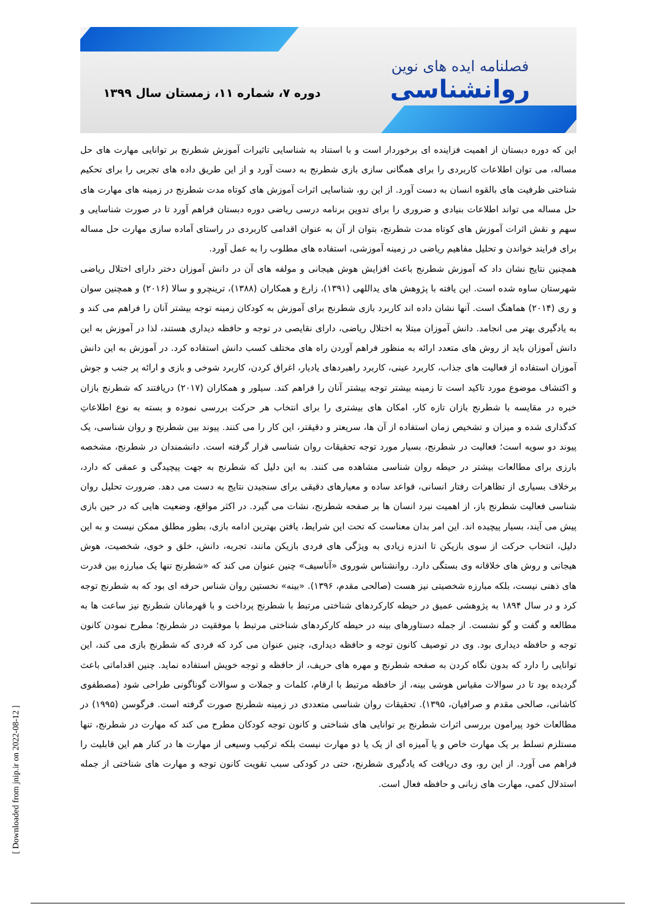فصلنامه ایده های نوین
روانشناسی
دوره ۷، شماره ۱۱، زمستان سال ۱۳۹۹
این که دوره دبستان از اهمیت فزاینده ای برخوردار است و با استناد به شناسایی تاثیرات آموزش شطرنج بر توانایی مهارت های حل مساله، می توان اطلاعات کاربردی را برای همگانی سازی بازی شطرنج به دست آورد و از این طریق داده های تجربی را برای تحکیم شناختی ظرفیت های بالقوه انسان به دست آورد. از این رو، شناسایی اثرات آموزش های کوتاه مدت شطرنج در زمینه های مهارت های حل مساله می تواند اطلاعات بنیادی و ضروری را برای تدوین برنامه درسی ریاضی دوره دبستان فراهم آورد تا در صورت شناسایی و سهم و نقش اثرات آموزش های کوتاه مدت شطرنج، بتوان از آن به عنوان اقدامی کاربردی در راستای آماده سازی مهارت حل مساله برای فرایند خواندن و تحلیل مفاهیم ریاضی در زمینه آموزشی، استفاده های مطلوب را به عمل آورد.
همچنین نتایج نشان داد که آموزش شطرنج باعث افزایش هوش هیجانی و مولفه های آن در دانش آموزان دختر دارای اختلال ریاضی شهرستان ساوه شده است. این یافته با پژوهش های یداللهی (۱۳۹۱)، زارع و همکاران (۱۳۸۸)، ترینچرو و سالا (۲۰۱۶) و همچنین سوان و ری (۲۰۱۴) هماهنگ است. آنها نشان داده اند کاربرد بازی شطرنج برای آموزش به کودکان زمینه توجه بیشتر آنان را فراهم می کند و به یادگیری بهتر می انجامد. دانش آموزان مبتلا به اختلال ریاضی، دارای نقایصی در توجه و حافظه دیداری هستند، لذا در آموزش به این دانش آموزان باید از روش های متعدد ارائه به منظور فراهم آوردن راه های مختلف کسب دانش استفاده کرد. در آموزش به این دانش آموزان استفاده از فعالیت های جذاب، کاربرد عینی، کاربرد راهبردهای یادیار، اغراق کردن، کاربرد شوخی و بازی و ارائه پر جنب و جوش و اکتشاف موضوع مورد تاکید است تا زمینه بیشتر توجه بیشتر آنان را فراهم کند. سیلور و همکاران (۲۰۱۷) دریافتند که شطرنج بازان خبره در مقایسه با شطرنج بازان تازه کار، امکان های بیشتری را برای انتخاب هر حرکت بررسی نموده و بسته به نوع اطلاعاتِ کدگذاری شده و میزان و تشخیص زمان استفاده از آن ها، سریعتر و دقیقتر، این کار را می کنند. پیوند بین شطرنج و روان شناسی، یک پیوند دو سویه است؛ فعالیت در شطرنج، بسیار مورد توجه تحقیقات روان شناسی قرار گرفته است. دانشمندان در شطرنج، مشخصه بارزی برای مطالعات بیشتر در حیطه روان شناسی مشاهده می کنند. به این دلیل که شطرنج به جهت پیچیدگی و عمقی که دارد، برخلاف بسیاری از تظاهرات رفتار انسانی، قواعد ساده و معیارهای دقیقی برای سنجیدن نتایج به دست می دهد. ضرورت تحلیل روان شناسی فعالیت شطرنج باز، از اهمیت نبرد انسان ها بر صفحه شطرنج، نشات می گیرد. در اکثر مواقع، وضعیت هایی که در حین بازی پیش می آیند، بسیار پیچیده اند. این امر بدان معناست که تحت این شرایط، یافتن بهترین ادامه بازی، بطور مطلق ممکن نیست و به این دلیل، انتخاب حرکت از سوی بازیکن تا اندزه زیادی به ویژگی های فردی بازیکن مانند، تجربه، دانش، خلق و خوی، شخصیت، هوش هیجانی و روش های خلاقانه وی بستگی دارد. روانشناس شوروی «آناسیف» چنین عنوان می کند که «شطرنج تنها یک مبارزه بین قدرت های ذهنی نیست، بلکه مبارزه شخصیتی نیز هست (صالحی مقدم، ۱۳۹۶). «بینه» نخستین روان شناس حرفه ای بود که به شطرنج توجه کرد و در سال ۱۸۹۴ به پژوهشی عمیق در حیطه کارکردهای شناختی مرتبط با شطرنج پرداخت و با قهرمانان شطرنج نیز ساعت ها به مطالعه و گفت و گو نشست. از جمله دستاورهای بینه در حیطه کارکردهای شناختی مرتبط با موفقیت در شطرنج؛ مطرح نمودن کانون توجه و حافظه دیداری بود. وی در توصیف کانون توجه و حافظه دیداری، چنین عنوان می کرد که فردی که شطرنج بازی می کند، این توانایی را دارد که بدون نگاه کردن به صفحه شطرنج و مهره های حریف، از حافظه و توجه خویش استفاده نماید. چنین اقداماتی باعث گردیده بود تا در سوالات مقیاس هوشی بینه، از حافظه مرتبط با ارقام، کلمات و جملات و سوالات گوناگونی طراحی شود (مصطفوی کاشانی، صالحی مقدم و صرافیان، ۱۳۹۵). تحقیقات روان شناسی متعددی در زمینه شطرنج صورت گرفته است. فرگوسن (۱۹۹۵) در مطالعات خود پیرامون بررسی اثرات شطرنج بر توانایی های شناختی و کانون توجه کودکان مطرح می کند که مهارت در شطرنج، تنها مستلزم تسلط بر یک مهارت خاص و یا آمیزه ای از یک یا دو مهارت نیست بلکه ترکیب وسیعی از مهارت ها در کنار هم این قابلیت را فراهم می آورد. از این رو، وی دریافت که یادگیری شطرنج، حتی در کودکی سبب تقویت کانون توجه و مهارت های شناختی از جمله استدلال کمی، مهارت های زبانی و حافظه فعال است.
[ Downloaded from jnip.ir on 2022-08-12 ]